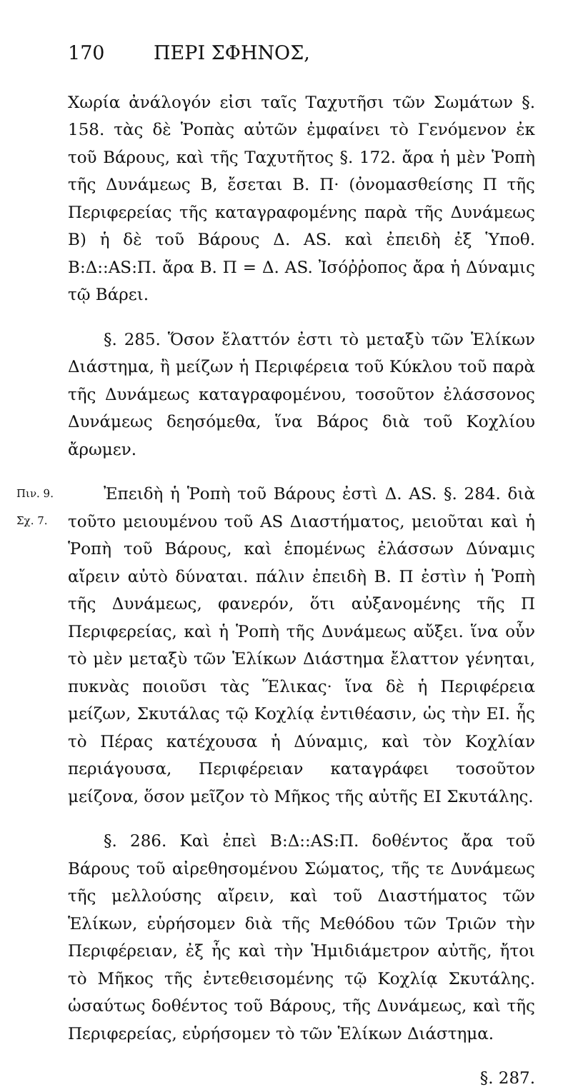170 ΠΕΡΙ ΣΦΗΝΟΣ,
Χωρία ἀνάλογόν εἰσι ταῖς Ταχυτῆσι τῶν Σωμάτων §. 158. τὰς δὲ Ῥοπὰς αὐτῶν ἐμφαίνει τὸ Γενόμενον ἐκ τοῦ Βάρους, καὶ τῆς Ταχυτῆτος §. 172. ἄρα ἡ μὲν Ῥοπὴ τῆς Δυνάμεως Β, ἔσεται Β. Π· (ὀνομασθείσης Π τῆς Περιφερείας τῆς καταγραφομένης παρὰ τῆς Δυνάμεως Β) ἡ δὲ τοῦ Βάρους Δ. ΑS. καὶ ἐπειδὴ ἐξ Ὑποθ. Β:Δ::ΑS:Π. ἄρα Β. Π = Δ. ΑS. Ἰσόῤῥοπος ἄρα ἡ Δύναμις τῷ Βάρει.
§. 285. Ὅσον ἔλαττόν ἐστι τὸ μεταξὺ τῶν Ἑλίκων Διάστημα, ἢ μείζων ἡ Περιφέρεια τοῦ Κύκλου τοῦ παρὰ τῆς Δυνάμεως καταγραφομένου, τοσοῦτον ἐλάσσονος Δυνάμεως δεησόμεθα, ἵνα Βάρος διὰ τοῦ Κοχλίου ἄρωμεν.
Πιν. 9.
Σχ. 7.
Ἐπειδὴ ἡ Ῥοπὴ τοῦ Βάρους ἐστὶ Δ. ΑS. §. 284. διὰ τοῦτο μειουμένου τοῦ ΑS Διαστήματος, μειοῦται καὶ ἡ Ῥοπὴ τοῦ Βάρους, καὶ ἑπομένως ἐλάσσων Δύναμις αἴρειν αὐτὸ δύναται. πάλιν ἐπειδὴ Β. Π ἐστὶν ἡ Ῥοπὴ τῆς Δυνάμεως, φανερόν, ὅτι αὐξανομένης τῆς Π Περιφερείας, καὶ ἡ Ῥοπὴ τῆς Δυνάμεως αὔξει. ἵνα οὖν τὸ μὲν μεταξὺ τῶν Ἑλίκων Διάστημα ἔλαττον γένηται, πυκνὰς ποιοῦσι τὰς Ἕλικας· ἵνα δὲ ἡ Περιφέρεια μείζων, Σκυτάλας τῷ Κοχλίᾳ ἐντιθέασιν, ὡς τὴν ΕΙ. ἧς τὸ Πέρας κατέχουσα ἡ Δύναμις, καὶ τὸν Κοχλίαν περιάγουσα, Περιφέρειαν καταγράφει τοσοῦτον μείζονα, ὅσον μεῖζον τὸ Μῆκος τῆς αὐτῆς ΕΙ Σκυτάλης.
§. 286. Καὶ ἐπεὶ Β:Δ::ΑS:Π. δοθέντος ἄρα τοῦ Βάρους τοῦ αἰρεθησομένου Σώματος, τῆς τε Δυνάμεως τῆς μελλούσης αἴρειν, καὶ τοῦ Διαστήματος τῶν Ἑλίκων, εὑρήσομεν διὰ τῆς Μεθόδου τῶν Τριῶν τὴν Περιφέρειαν, ἐξ ἧς καὶ τὴν Ἡμιδιάμετρον αὐτῆς, ἤτοι τὸ Μῆκος τῆς ἐντεθεισομένης τῷ Κοχλίᾳ Σκυτάλης. ὡσαύτως δοθέντος τοῦ Βάρους, τῆς Δυνάμεως, καὶ τῆς Περιφερείας, εὑρήσομεν τὸ τῶν Ἑλίκων Διάστημα.
§. 287.